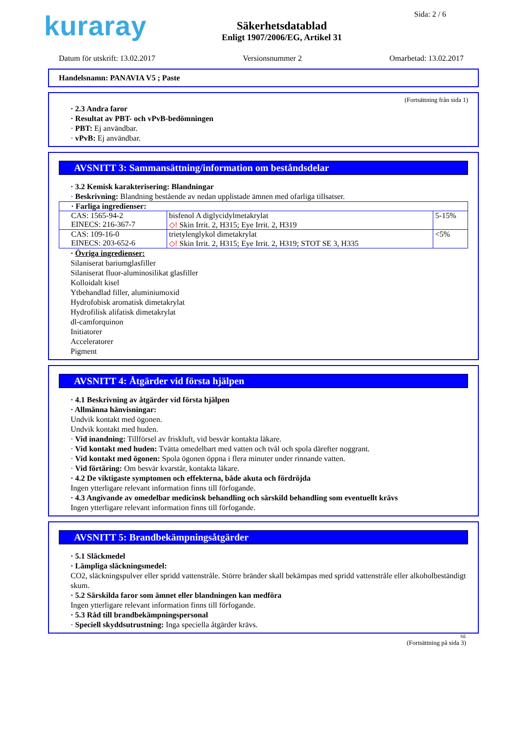kuraray
Säkerhetsdatablad
Enligt 1907/2006/EG, Artikel 31
Sida: 2 / 6
Datum för utskrift: 13.02.2017 Versionsnummer 2 Omarbetad: 13.02.2017
Handelsnamn: PANAVIA V5 ; Paste
(Fortsättning från sida 1)
· 2.3 Andra faror
· Resultat av PBT- och vPvB-bedömningen
· PBT: Ej användbar.
· vPvB: Ej användbar.
AVSNITT 3: Sammansättning/information om beståndsdelar
· 3.2 Kemisk karakterisering: Blandningar
· Beskrivning: Blandning bestående av nedan upplistade ämnen med ofarliga tillsatser.
| · Farliga ingredienser: | | |
| CAS: 1565-94-2 EINECS: 216-367-7 | bisfenol A diglycidylmetakrylat ◇! Skin Irrit. 2, H315; Eye Irrit. 2, H319 | 5-15% |
| CAS: 109-16-0 EINECS: 203-652-6 | trietylenglykol dimetakrylat ◇! Skin Irrit. 2, H315; Eye Irrit. 2, H319; STOT SE 3, H335 | <5% |
· Övriga ingredienser:
Silaniserat bariumglasfiller
Silaniserat fluor-aluminosilikat glasfiller
Kolloidalt kisel
Ytbehandlad filler, aluminiumoxid
Hydrofobisk aromatisk dimetakrylat
Hydrofilisk alifatisk dimetakrylat
dl-camforquinon
Initiatorer
Acceleratorer
Pigment
AVSNITT 4: Åtgärder vid första hjälpen
· 4.1 Beskrivning av åtgärder vid första hjälpen
· Allmänna hänvisningar:
Undvik kontakt med ögonen.
Undvik kontakt med huden.
· Vid inandning: Tillförsel av friskluft, vid besvär kontakta läkare.
· Vid kontakt med huden: Tvätta omedelbart med vatten och tvål och spola därefter noggrant.
· Vid kontakt med ögonen: Spola ögonen öppna i flera minuter under rinnande vatten.
· Vid förtäring: Om besvär kvarstår, kontakta läkare.
· 4.2 De viktigaste symptomen och effekterna, både akuta och fördröjda
Ingen ytterligare relevant information finns till förfogande.
· 4.3 Angivande av omedelbar medicinsk behandling och särskild behandling som eventuellt krävs
Ingen ytterligare relevant information finns till förfogande.
AVSNITT 5: Brandbekämpningsåtgärder
· 5.1 Släckmedel
· Lämpliga släckningsmedel:
CO2, släckningspulver eller spridd vattenstråle. Större bränder skall bekämpas med spridd vattenstråle eller alkoholbeständigt skum.
· 5.2 Särskilda faror som ämnet eller blandningen kan medföra
Ingen ytterligare relevant information finns till förfogande.
· 5.3 Råd till brandbekämpningspersonal
· Speciell skyddsutrustning: Inga speciella åtgärder krävs.
SE
(Fortsättning på sida 3)